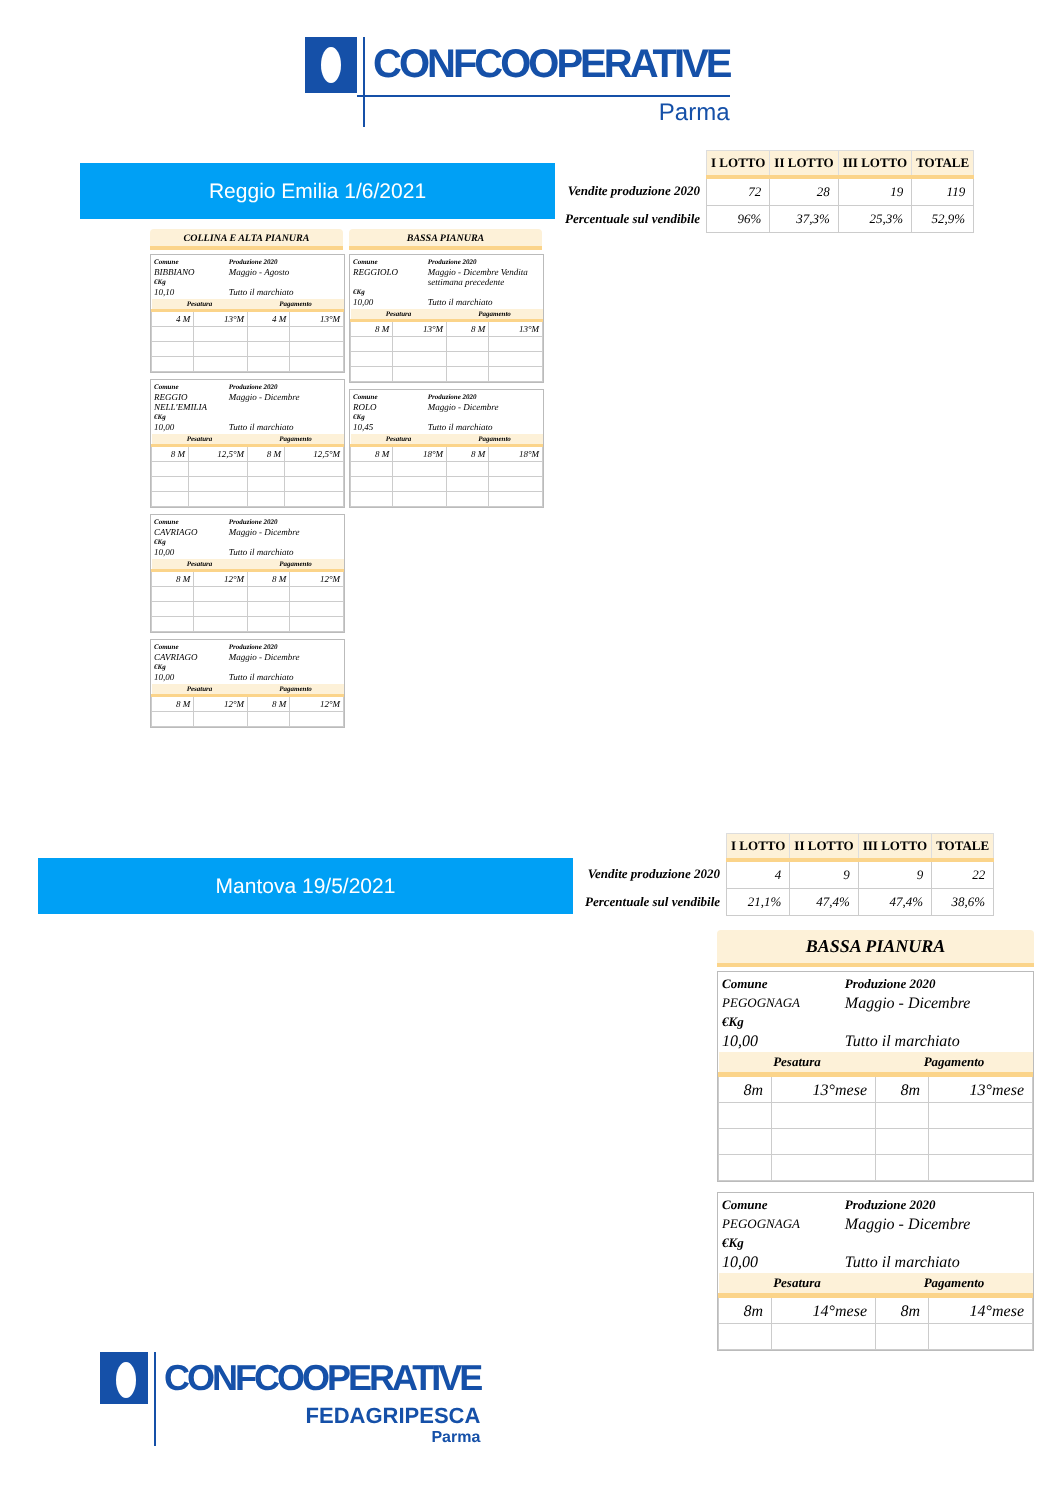CONFCOOPERATIVE
Parma
Reggio Emilia 1/6/2021
| | I LOTTO | II LOTTO | III LOTTO | TOTALE |
| Vendite produzione 2020 | 72 | 28 | 19 | 119 |
| Percentuale sul vendibile | 96% | 37,3% | 25,3% | 52,9% |
COLLINA E ALTA PIANURA
Comune Produzione 2020 BIBBIANO Maggio - Agosto €Kg 10,10 Tutto il marchiato
| Pesatura | | Pagamento | |
| --- | --- | --- | --- |
| 4 M | 13°M | 4 M | 13°M |
Comune Produzione 2020 REGGIO NELL'EMILIA Maggio - Dicembre €Kg 10,00 Tutto il marchiato
| Pesatura | | Pagamento | |
| --- | --- | --- | --- |
| 8 M | 12,5°M | 8 M | 12,5°M |
Comune Produzione 2020 CAVRIAGO Maggio - Dicembre €Kg 10,00 Tutto il marchiato
| Pesatura | | Pagamento | |
| --- | --- | --- | --- |
| 8 M | 12°M | 8 M | 12°M |
Comune Produzione 2020 CAVRIAGO Maggio - Dicembre €Kg 10,00 Tutto il marchiato
| Pesatura | | Pagamento | |
| --- | --- | --- | --- |
| 8 M | 12°M | 8 M | 12°M |
BASSA PIANURA
Comune Produzione 2020 REGGIOLO Maggio - Dicembre Vendita settimana precedente €Kg 10,00 Tutto il marchiato
| Pesatura | | Pagamento | |
| --- | --- | --- | --- |
| 8 M | 13°M | 8 M | 13°M |
Comune Produzione 2020 ROLO Maggio - Dicembre €Kg 10,45 Tutto il marchiato
| Pesatura | | Pagamento | |
| --- | --- | --- | --- |
| 8 M | 18°M | 8 M | 18°M |
Mantova 19/5/2021
| | I LOTTO | II LOTTO | III LOTTO | TOTALE |
| Vendite produzione 2020 | 4 | 9 | 9 | 22 |
| Percentuale sul vendibile | 21,1% | 47,4% | 47,4% | 38,6% |
BASSA PIANURA
Comune Produzione 2020 PEGOGNAGA Maggio - Dicembre €Kg 10,00 Tutto il marchiato
| Pesatura | | Pagamento | |
| --- | --- | --- | --- |
| 8m | 13°mese | 8m | 13°mese |
Comune Produzione 2020 PEGOGNAGA Maggio - Dicembre €Kg 10,00 Tutto il marchiato
| Pesatura | | Pagamento | |
| --- | --- | --- | --- |
| 8m | 14°mese | 8m | 14°mese |
CONFCOOPERATIVE
FEDAGRIPESCA
Parma